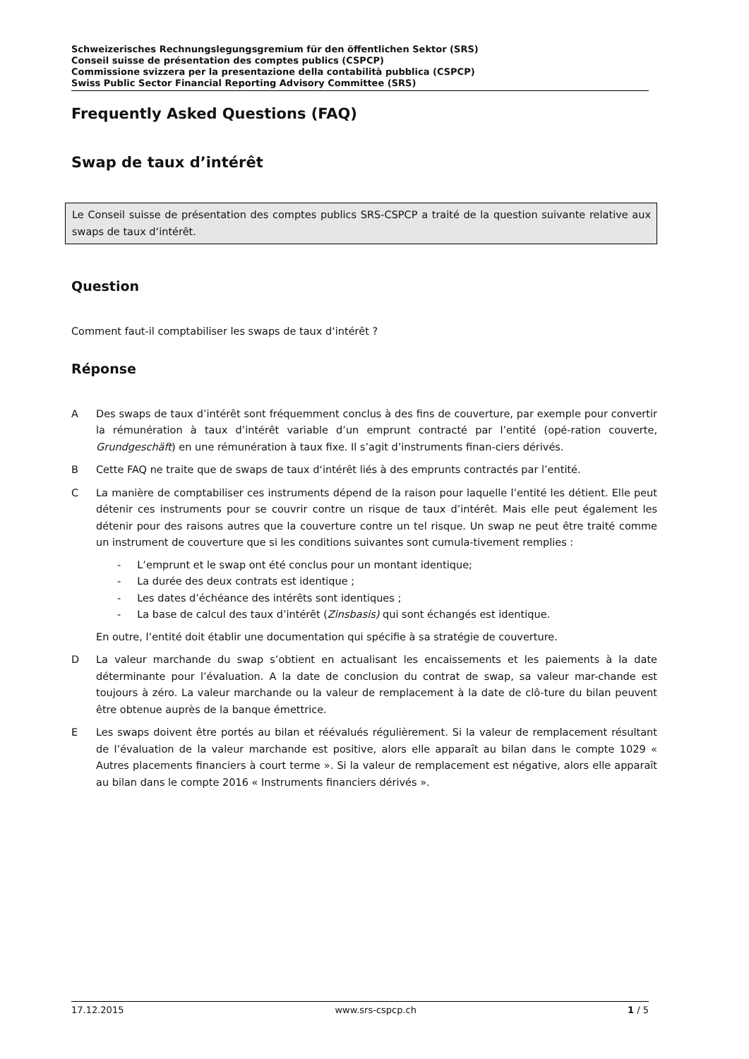Schweizerisches Rechnungslegungsgremium für den öffentlichen Sektor (SRS)
Conseil suisse de présentation des comptes publics (CSPCP)
Commissione svizzera per la presentazione della contabilità pubblica (CSPCP)
Swiss Public Sector Financial Reporting Advisory Committee (SRS)
Frequently Asked Questions (FAQ)
Swap de taux d’intérêt
Le Conseil suisse de présentation des comptes publics SRS-CSPCP a traité de la question suivante relative aux swaps de taux d‘intérêt.
Question
Comment faut-il comptabiliser les swaps de taux d‘intérêt ?
Réponse
A Des swaps de taux d’intérêt sont fréquemment conclus à des fins de couverture, par exemple pour convertir la rémunération à taux d’intérêt variable d’un emprunt contracté par l’entité (opé-ration couverte, Grundgeschäft) en une rémunération à taux fixe. Il s’agit d’instruments finan-ciers dérivés.
B Cette FAQ ne traite que de swaps de taux d‘intérêt liés à des emprunts contractés par l’entité.
C La manière de comptabiliser ces instruments dépend de la raison pour laquelle l’entité les détient. Elle peut détenir ces instruments pour se couvrir contre un risque de taux d’intérêt. Mais elle peut également les détenir pour des raisons autres que la couverture contre un tel risque. Un swap ne peut être traité comme un instrument de couverture que si les conditions suivantes sont cumula-tivement remplies :
- L’emprunt et le swap ont été conclus pour un montant identique;
- La durée des deux contrats est identique ;
- Les dates d’échéance des intérêts sont identiques ;
- La base de calcul des taux d’intérêt (Zinsbasis) qui sont échangés est identique.
En outre, l’entité doit établir une documentation qui spécifie à sa stratégie de couverture.
D La valeur marchande du swap s’obtient en actualisant les encaissements et les paiements à la date déterminante pour l’évaluation. A la date de conclusion du contrat de swap, sa valeur mar-chande est toujours à zéro. La valeur marchande ou la valeur de remplacement à la date de clô-ture du bilan peuvent être obtenue auprès de la banque émettrice.
E Les swaps doivent être portés au bilan et réévalués régulièrement. Si la valeur de remplacement résultant de l’évaluation de la valeur marchande est positive, alors elle apparaît au bilan dans le compte 1029 « Autres placements financiers à court terme ». Si la valeur de remplacement est négative, alors elle apparaît au bilan dans le compte 2016 « Instruments financiers dérivés ».
17.12.2015 www.srs-cspcp.ch 1 / 5